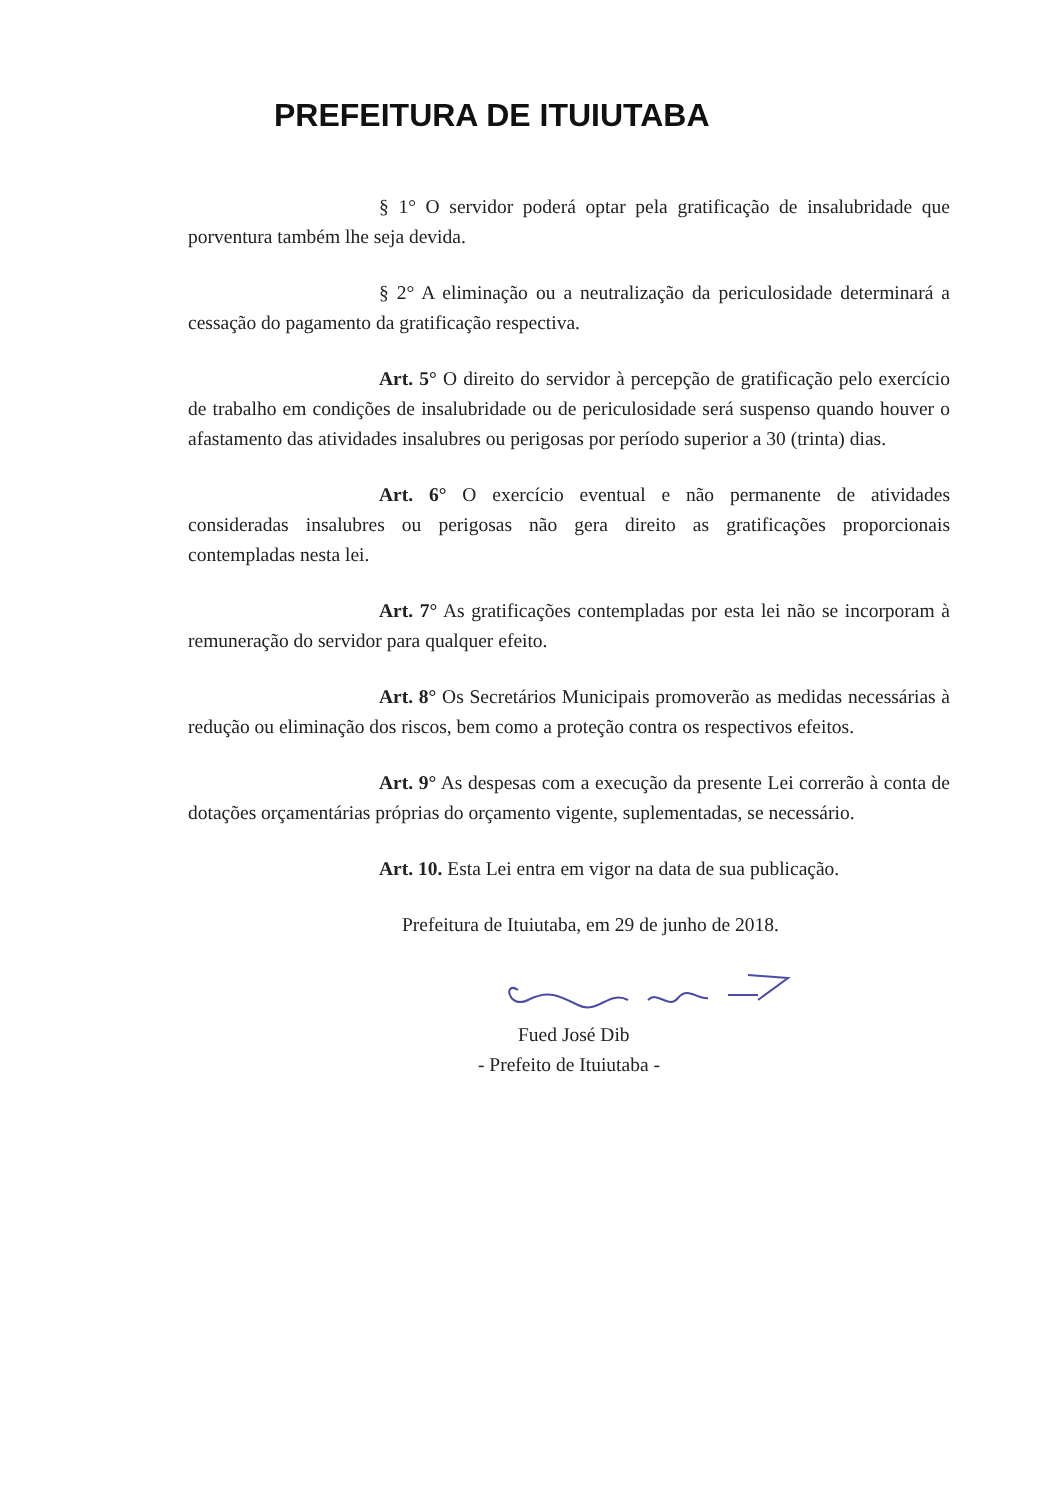PREFEITURA DE ITUIUTABA
§ 1° O servidor poderá optar pela gratificação de insalubridade que porventura também lhe seja devida.
§ 2° A eliminação ou a neutralização da periculosidade determinará a cessação do pagamento da gratificação respectiva.
Art. 5° O direito do servidor à percepção de gratificação pelo exercício de trabalho em condições de insalubridade ou de periculosidade será suspenso quando houver o afastamento das atividades insalubres ou perigosas por período superior a 30 (trinta) dias.
Art. 6° O exercício eventual e não permanente de atividades consideradas insalubres ou perigosas não gera direito as gratificações proporcionais contempladas nesta lei.
Art. 7° As gratificações contempladas por esta lei não se incorporam à remuneração do servidor para qualquer efeito.
Art. 8° Os Secretários Municipais promoverão as medidas necessárias à redução ou eliminação dos riscos, bem como a proteção contra os respectivos efeitos.
Art. 9° As despesas com a execução da presente Lei correrão à conta de dotações orçamentárias próprias do orçamento vigente, suplementadas, se necessário.
Art. 10. Esta Lei entra em vigor na data de sua publicação.
Prefeitura de Ituiutaba, em 29 de junho de 2018.
Fued José Dib
- Prefeito de Ituiutaba -